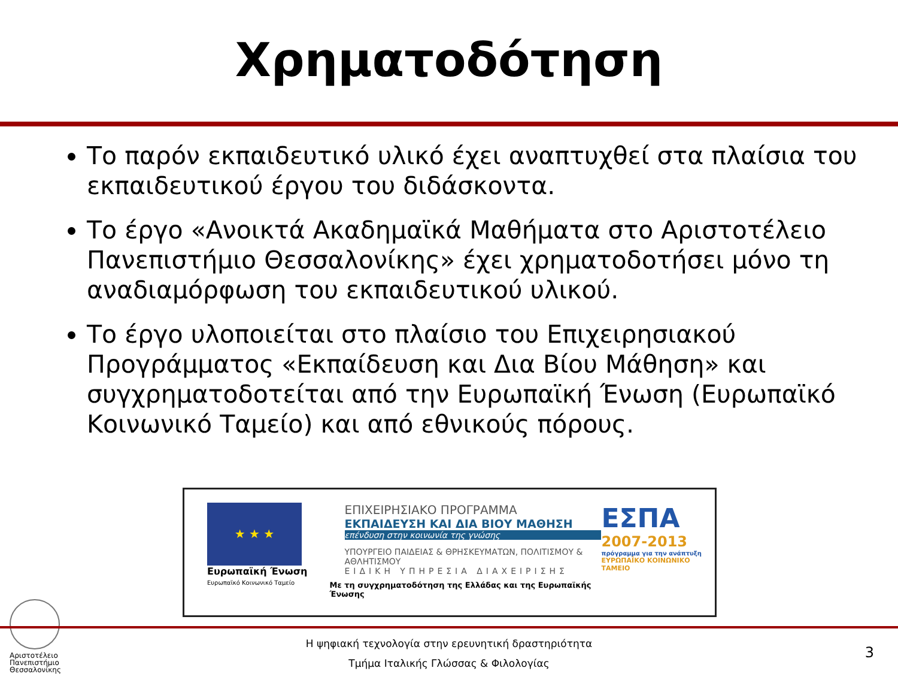Χρηματοδότηση
Το παρόν εκπαιδευτικό υλικό έχει αναπτυχθεί στα πλαίσια του εκπαιδευτικού έργου του διδάσκοντα.
Το έργο «Ανοικτά Ακαδημαϊκά Μαθήματα στο Αριστοτέλειο Πανεπιστήμιο Θεσσαλονίκης» έχει χρηματοδοτήσει μόνο τη αναδιαμόρφωση του εκπαιδευτικού υλικού.
Το έργο υλοποιείται στο πλαίσιο του Επιχειρησιακού Προγράμματος «Εκπαίδευση και Δια Βίου Μάθηση» και συγχρηματοδοτείται από την Ευρωπαϊκή Ένωση (Ευρωπαϊκό Κοινωνικό Ταμείο) και από εθνικούς πόρους.
★ ★ ★
Ευρωπαϊκή Ένωση
Ευρωπαϊκό Κοινωνικό Ταμείο
ΕΠΙΧΕΙΡΗΣΙΑΚΟ ΠΡΟΓΡΑΜΜΑ
ΕΚΠΑΙΔΕΥΣΗ ΚΑΙ ΔΙΑ ΒΙΟΥ ΜΑΘΗΣΗ
επένδυση στην κοινωνία της γνώσης
ΥΠΟΥΡΓΕΙΟ ΠΑΙΔΕΙΑΣ & ΘΡΗΣΚΕΥΜΑΤΩΝ, ΠΟΛΙΤΙΣΜΟΥ & ΑΘΛΗΤΙΣΜΟΥ
ΕΙΔΙΚΗ ΥΠΗΡΕΣΙΑ ΔΙΑΧΕΙΡΙΣΗΣ
Με τη συγχρηματοδότηση της Ελλάδας και της Ευρωπαϊκής Ένωσης
ΕΣΠΑ
2007-2013
πρόγραμμα για την ανάπτυξη
ΕΥΡΩΠΑΪΚΟ ΚΟΙΝΩΝΙΚΟ ΤΑΜΕΙΟ
Αριστοτέλειο
Πανεπιστήμιο
Θεσσαλονίκης
Η ψηφιακή τεχνολογία στην ερευνητική δραστηριότητα
Τμήμα Ιταλικής Γλώσσας & Φιλολογίας
3